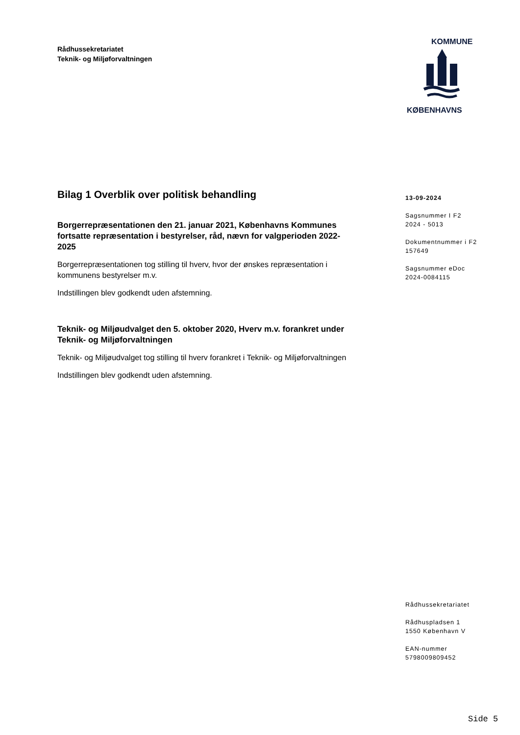Rådhussekretariatet
Teknik- og Miljøforvaltningen
KOMMUNE
KØBENHAVNS
Bilag 1 Overblik over politisk behandling
Borgerrepræsentationen den 21. januar 2021, Københavns Kommunes fortsatte repræsentation i bestyrelser, råd, nævn for valgperioden 2022-2025
Borgerrepræsentationen tog stilling til hverv, hvor der ønskes repræsentation i kommunens bestyrelser m.v.
Indstillingen blev godkendt uden afstemning.
Teknik- og Miljøudvalget den 5. oktober 2020, Hverv m.v. forankret under Teknik- og Miljøforvaltningen
Teknik- og Miljøudvalget tog stilling til hverv forankret i Teknik- og Miljøforvaltningen
Indstillingen blev godkendt uden afstemning.
13-09-2024
Sagsnummer I F2
2024 - 5013
Dokumentnummer i F2
157649
Sagsnummer eDoc
2024-0084115
Rådhussekretariatet
Rådhuspladsen 1
1550 København V
EAN-nummer
5798009809452
Side 5